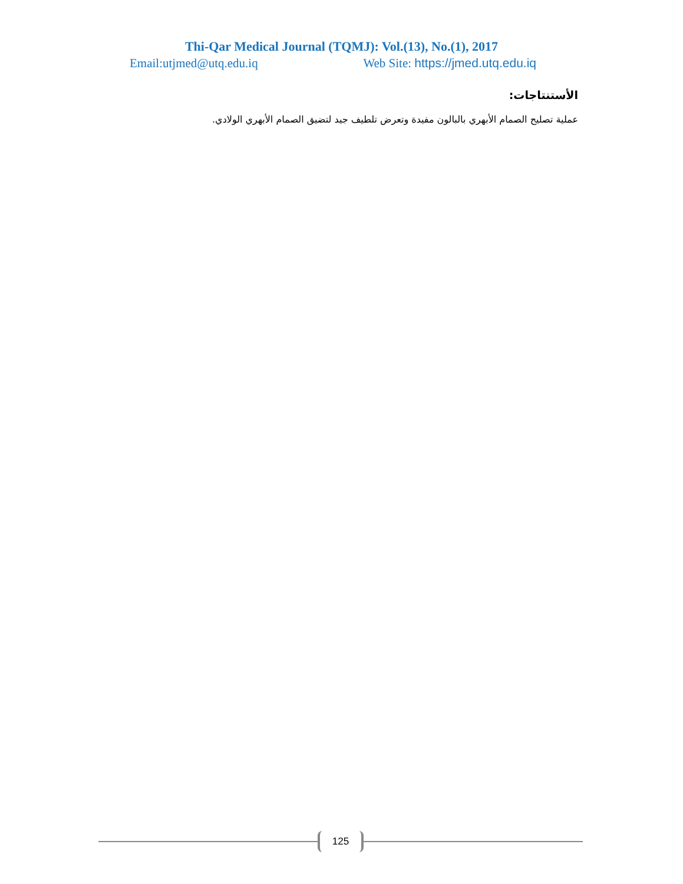Thi-Qar Medical Journal (TQMJ): Vol.(13), No.(1), 2017
Email:utjmed@utq.edu.iq Web Site: https://jmed.utq.edu.iq
الأستنتاجات:
عملية تصليح الصمام الأبهري بالبالون مفيدة وتعرض تلطيف جيد لتضيق الصمام الأبهري الولادي.
125